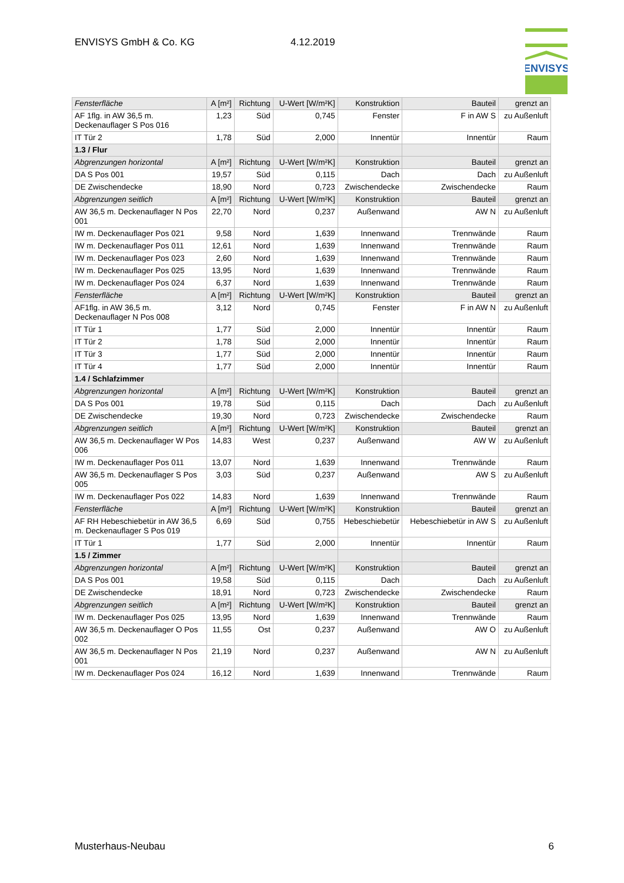ENVISYS GmbH & Co. KG 4.12.2019
ENVISYS
| Fensterfläche | A [m²] | Richtung | U-Wert [W/m²K] | Konstruktion | Bauteil | grenzt an |
| AF 1flg. in AW 36,5 m. Deckenauflager S Pos 016 | 1,23 | Süd | 0,745 | Fenster | F in AW S | zu Außenluft |
| IT Tür 2 | 1,78 | Süd | 2,000 | Innentür | Innentür | Raum |
| 1.3 / Flur | | | | | | |
| Abgrenzungen horizontal | A [m²] | Richtung | U-Wert [W/m²K] | Konstruktion | Bauteil | grenzt an |
| DA S Pos 001 | 19,57 | Süd | 0,115 | Dach | Dach | zu Außenluft |
| DE Zwischendecke | 18,90 | Nord | 0,723 | Zwischendecke | Zwischendecke | Raum |
| Abgrenzungen seitlich | A [m²] | Richtung | U-Wert [W/m²K] | Konstruktion | Bauteil | grenzt an |
| AW 36,5 m. Deckenauflager N Pos 001 | 22,70 | Nord | 0,237 | Außenwand | AW N | zu Außenluft |
| IW m. Deckenauflager Pos 021 | 9,58 | Nord | 1,639 | Innenwand | Trennwände | Raum |
| IW m. Deckenauflager Pos 011 | 12,61 | Nord | 1,639 | Innenwand | Trennwände | Raum |
| IW m. Deckenauflager Pos 023 | 2,60 | Nord | 1,639 | Innenwand | Trennwände | Raum |
| IW m. Deckenauflager Pos 025 | 13,95 | Nord | 1,639 | Innenwand | Trennwände | Raum |
| IW m. Deckenauflager Pos 024 | 6,37 | Nord | 1,639 | Innenwand | Trennwände | Raum |
| Fensterfläche | A [m²] | Richtung | U-Wert [W/m²K] | Konstruktion | Bauteil | grenzt an |
| AF1flg. in AW 36,5 m. Deckenauflager N Pos 008 | 3,12 | Nord | 0,745 | Fenster | F in AW N | zu Außenluft |
| IT Tür 1 | 1,77 | Süd | 2,000 | Innentür | Innentür | Raum |
| IT Tür 2 | 1,78 | Süd | 2,000 | Innentür | Innentür | Raum |
| IT Tür 3 | 1,77 | Süd | 2,000 | Innentür | Innentür | Raum |
| IT Tür 4 | 1,77 | Süd | 2,000 | Innentür | Innentür | Raum |
| 1.4 / Schlafzimmer | | | | | | |
| Abgrenzungen horizontal | A [m²] | Richtung | U-Wert [W/m²K] | Konstruktion | Bauteil | grenzt an |
| DA S Pos 001 | 19,78 | Süd | 0,115 | Dach | Dach | zu Außenluft |
| DE Zwischendecke | 19,30 | Nord | 0,723 | Zwischendecke | Zwischendecke | Raum |
| Abgrenzungen seitlich | A [m²] | Richtung | U-Wert [W/m²K] | Konstruktion | Bauteil | grenzt an |
| AW 36,5 m. Deckenauflager W Pos 006 | 14,83 | West | 0,237 | Außenwand | AW W | zu Außenluft |
| IW m. Deckenauflager Pos 011 | 13,07 | Nord | 1,639 | Innenwand | Trennwände | Raum |
| AW 36,5 m. Deckenauflager S Pos 005 | 3,03 | Süd | 0,237 | Außenwand | AW S | zu Außenluft |
| IW m. Deckenauflager Pos 022 | 14,83 | Nord | 1,639 | Innenwand | Trennwände | Raum |
| Fensterfläche | A [m²] | Richtung | U-Wert [W/m²K] | Konstruktion | Bauteil | grenzt an |
| AF RH Hebeschiebetür in AW 36,5 m. Deckenauflager S Pos 019 | 6,69 | Süd | 0,755 | Hebeschiebetür | Hebeschiebetür in AW S | zu Außenluft |
| IT Tür 1 | 1,77 | Süd | 2,000 | Innentür | Innentür | Raum |
| 1.5 / Zimmer | | | | | | |
| Abgrenzungen horizontal | A [m²] | Richtung | U-Wert [W/m²K] | Konstruktion | Bauteil | grenzt an |
| DA S Pos 001 | 19,58 | Süd | 0,115 | Dach | Dach | zu Außenluft |
| DE Zwischendecke | 18,91 | Nord | 0,723 | Zwischendecke | Zwischendecke | Raum |
| Abgrenzungen seitlich | A [m²] | Richtung | U-Wert [W/m²K] | Konstruktion | Bauteil | grenzt an |
| IW m. Deckenauflager Pos 025 | 13,95 | Nord | 1,639 | Innenwand | Trennwände | Raum |
| AW 36,5 m. Deckenauflager O Pos 002 | 11,55 | Ost | 0,237 | Außenwand | AW O | zu Außenluft |
| AW 36,5 m. Deckenauflager N Pos 001 | 21,19 | Nord | 0,237 | Außenwand | AW N | zu Außenluft |
| IW m. Deckenauflager Pos 024 | 16,12 | Nord | 1,639 | Innenwand | Trennwände | Raum |
Musterhaus-Neubau 6